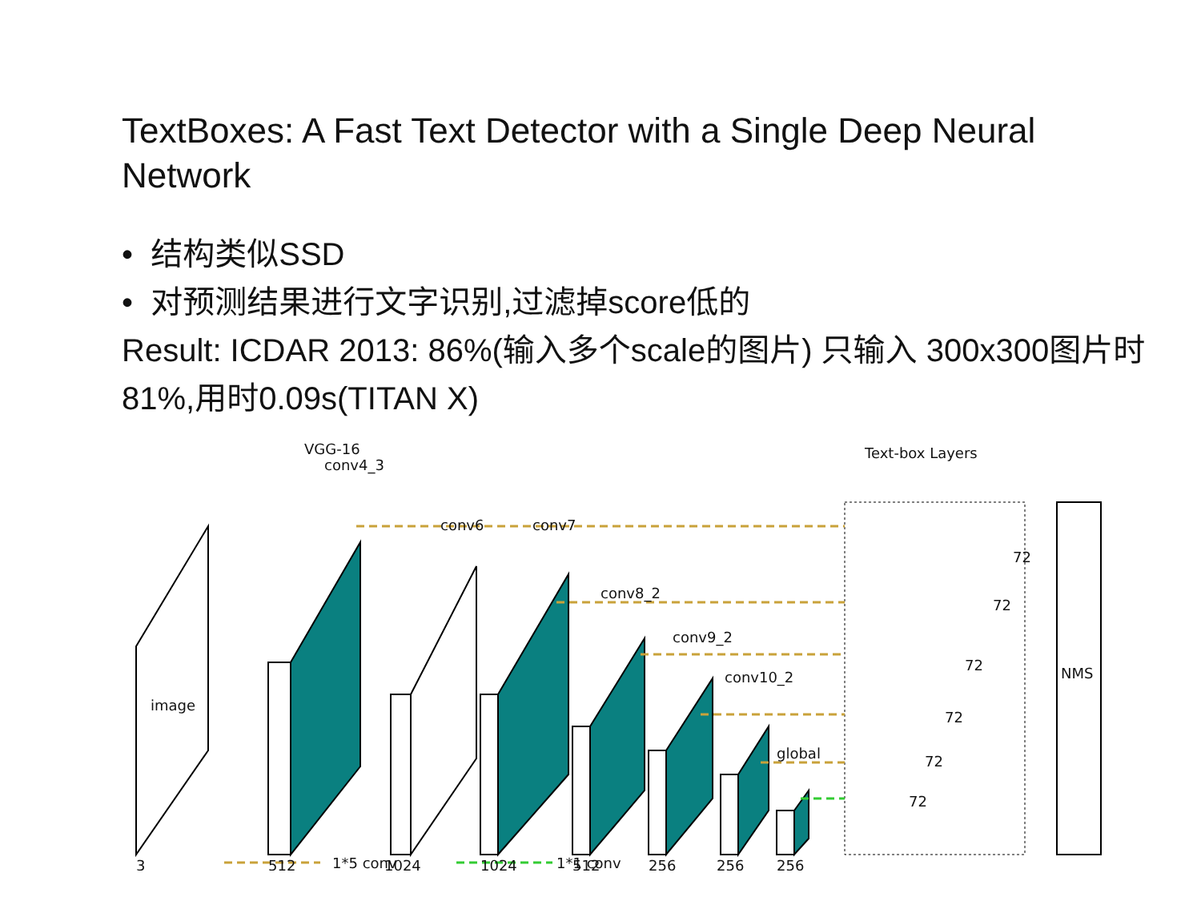TextBoxes: A Fast Text Detector with a Single Deep Neural Network
• 结构类似SSD
• 对预测结果进行文字识别,过滤掉score低的
Result: ICDAR 2013: 86%(输入多个scale的图片) 只输入 300x300图片时81%,用时0.09s(TITAN X)
VGG-16
conv4_3
conv6
conv7
conv8_2
conv9_2
conv10_2
global
Text-box Layers
NMS
image
3
512
1024
1024
512
256
256
256
1*5 conv
1*1 conv
72
72
72
72
72
72